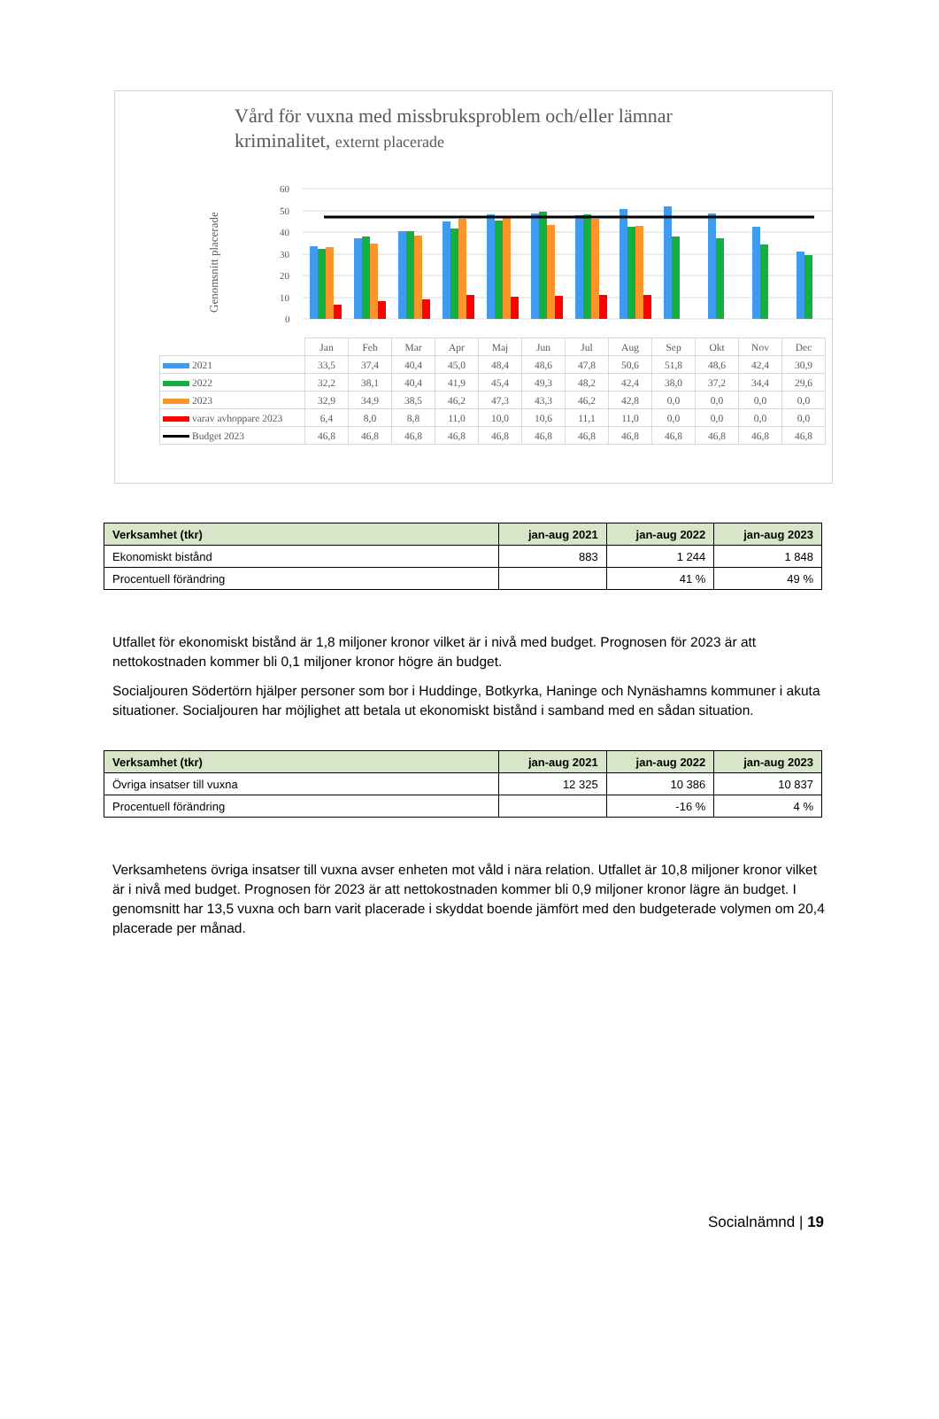Vård för vuxna med missbruksproblem och/eller lämnar
kriminalitet, externt placerade
Genomsnitt placerade
60
50
40
30
20
10
0
| | Jan | Feb | Mar | Apr | Maj | Jun | Jul | Aug | Sep | Okt | Nov | Dec |
| 2021 | 33,5 | 37,4 | 40,4 | 45,0 | 48,4 | 48,6 | 47,8 | 50,6 | 51,8 | 48,6 | 42,4 | 30,9 |
| 2022 | 32,2 | 38,1 | 40,4 | 41,9 | 45,4 | 49,3 | 48,2 | 42,4 | 38,0 | 37,2 | 34,4 | 29,6 |
| 2023 | 32,9 | 34,9 | 38,5 | 46,2 | 47,3 | 43,3 | 46,2 | 42,8 | 0,0 | 0,0 | 0,0 | 0,0 |
| varav avhoppare 2023 | 6,4 | 8,0 | 8,8 | 11,0 | 10,0 | 10,6 | 11,1 | 11,0 | 0,0 | 0,0 | 0,0 | 0,0 |
| Budget 2023 | 46,8 | 46,8 | 46,8 | 46,8 | 46,8 | 46,8 | 46,8 | 46,8 | 46,8 | 46,8 | 46,8 | 46,8 |
| Verksamhet (tkr) | jan-aug 2021 | jan-aug 2022 | jan-aug 2023 |
| --- | --- | --- | --- |
| Ekonomiskt bistånd | 883 | 1 244 | 1 848 |
| Procentuell förändring | | 41 % | 49 % |
Utfallet för ekonomiskt bistånd är 1,8 miljoner kronor vilket är i nivå med budget. Prognosen för 2023 är att nettokostnaden kommer bli 0,1 miljoner kronor högre än budget.
Socialjouren Södertörn hjälper personer som bor i Huddinge, Botkyrka, Haninge och Nynäshamns kommuner i akuta situationer. Socialjouren har möjlighet att betala ut ekonomiskt bistånd i samband med en sådan situation.
| Verksamhet (tkr) | jan-aug 2021 | jan-aug 2022 | jan-aug 2023 |
| --- | --- | --- | --- |
| Övriga insatser till vuxna | 12 325 | 10 386 | 10 837 |
| Procentuell förändring | | -16 % | 4 % |
Verksamhetens övriga insatser till vuxna avser enheten mot våld i nära relation. Utfallet är 10,8 miljoner kronor vilket är i nivå med budget. Prognosen för 2023 är att nettokostnaden kommer bli 0,9 miljoner kronor lägre än budget. I genomsnitt har 13,5 vuxna och barn varit placerade i skyddat boende jämfört med den budgeterade volymen om 20,4 placerade per månad.
Socialnämnd | 19